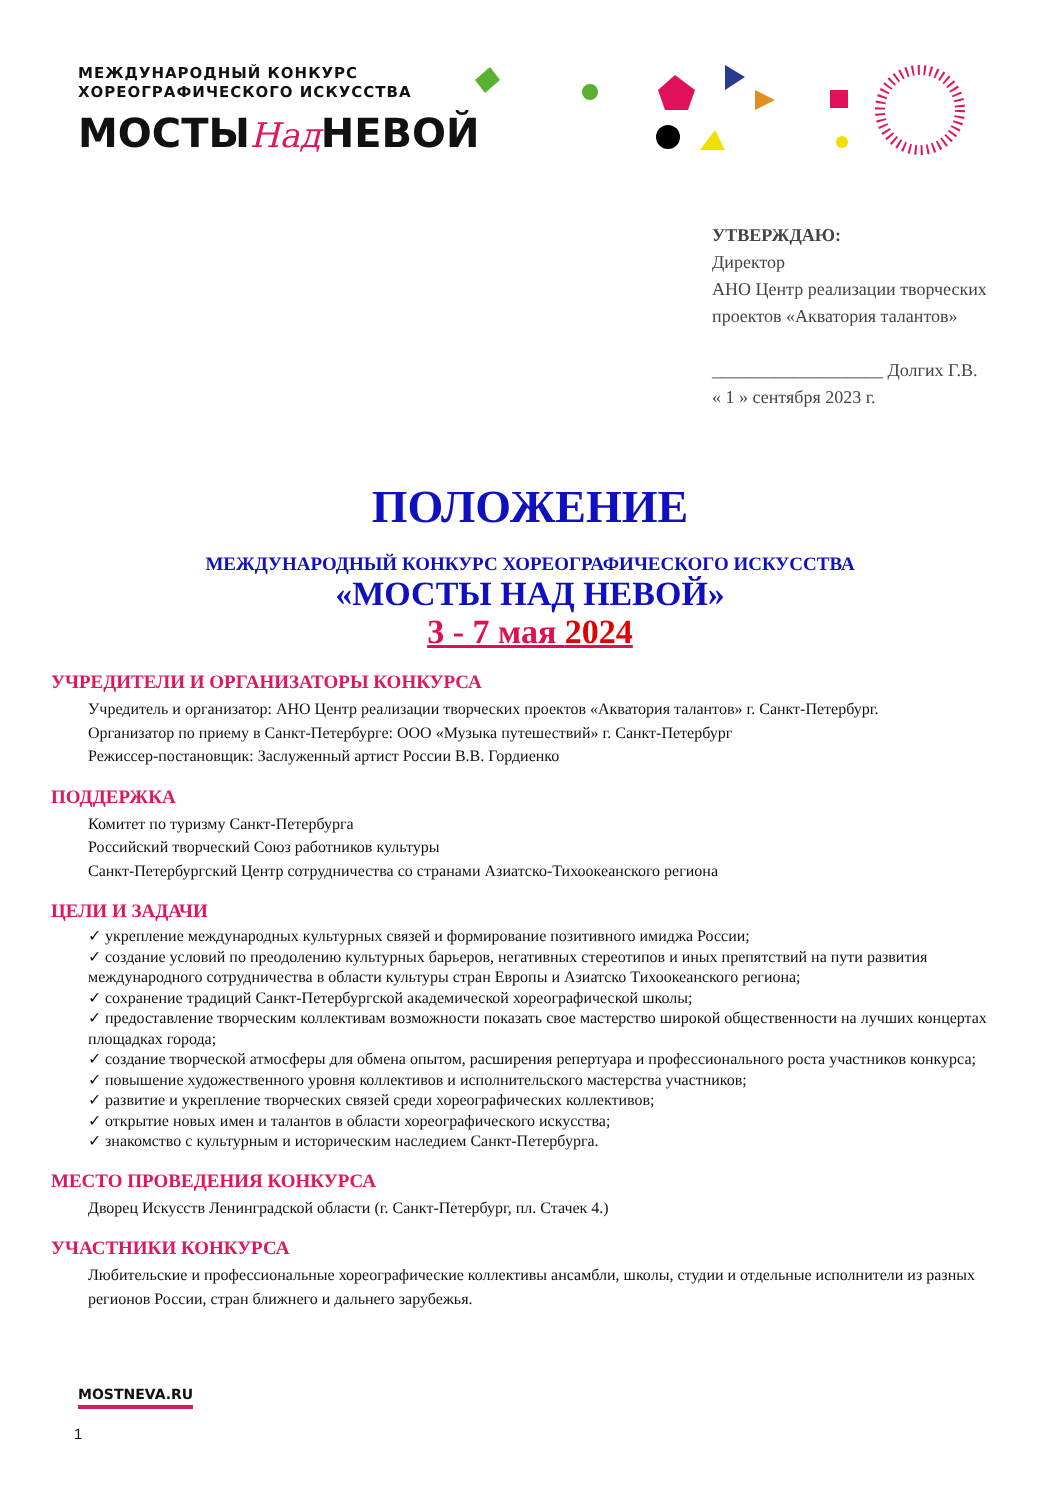МЕЖДУНАРОДНЫЙ КОНКУРС
ХОРЕОГРАФИЧЕСКОГО ИСКУССТВА
МОСТЫНад НЕВОЙ
УТВЕРЖДАЮ:
Директор
АНО Центр реализации творческих
проектов «Акватория талантов»
___________________ Долгих Г.В.
« 1 » сентября 2023 г.
ПОЛОЖЕНИЕ
МЕЖДУНАРОДНЫЙ КОНКУРС ХОРЕОГРАФИЧЕСКОГО ИСКУССТВА
«МОСТЫ НАД НЕВОЙ»
3 - 7 мая 2024
УЧРЕДИТЕЛИ И ОРГАНИЗАТОРЫ КОНКУРСА
Учредитель и организатор: АНО Центр реализации творческих проектов «Акватория талантов» г. Санкт-Петербург.
Организатор по приему в Санкт-Петербурге: ООО «Музыка путешествий» г. Санкт-Петербург
Режиссер-постановщик: Заслуженный артист России В.В. Гордиенко
ПОДДЕРЖКА
Комитет по туризму Санкт-Петербурга
Российский творческий Союз работников культуры
Санкт-Петербургский Центр сотрудничества со странами Азиатско-Тихоокеанского региона
ЦЕЛИ И ЗАДАЧИ
✓ укрепление международных культурных связей и формирование позитивного имиджа России;
✓ создание условий по преодолению культурных барьеров, негативных стереотипов и иных препятствий на пути развития международного сотрудничества в области культуры стран Европы и Азиатско Тихоокеанского региона;
✓ сохранение традиций Санкт-Петербургской академической хореографической школы;
✓ предоставление творческим коллективам возможности показать свое мастерство широкой общественности на лучших концертах площадках города;
✓ создание творческой атмосферы для обмена опытом, расширения репертуара и профессионального роста участников конкурса;
✓ повышение художественного уровня коллективов и исполнительского мастерства участников;
✓ развитие и укрепление творческих связей среди хореографических коллективов;
✓ открытие новых имен и талантов в области хореографического искусства;
✓ знакомство с культурным и историческим наследием Санкт-Петербурга.
МЕСТО ПРОВЕДЕНИЯ КОНКУРСА
Дворец Искусств Ленинградской области (г. Санкт-Петербург, пл. Стачек 4.)
УЧАСТНИКИ КОНКУРСА
Любительские и профессиональные хореографические коллективы ансамбли, школы, студии и отдельные исполнители из разных регионов России, стран ближнего и дальнего зарубежья.
MOSTNEVA.RU
1